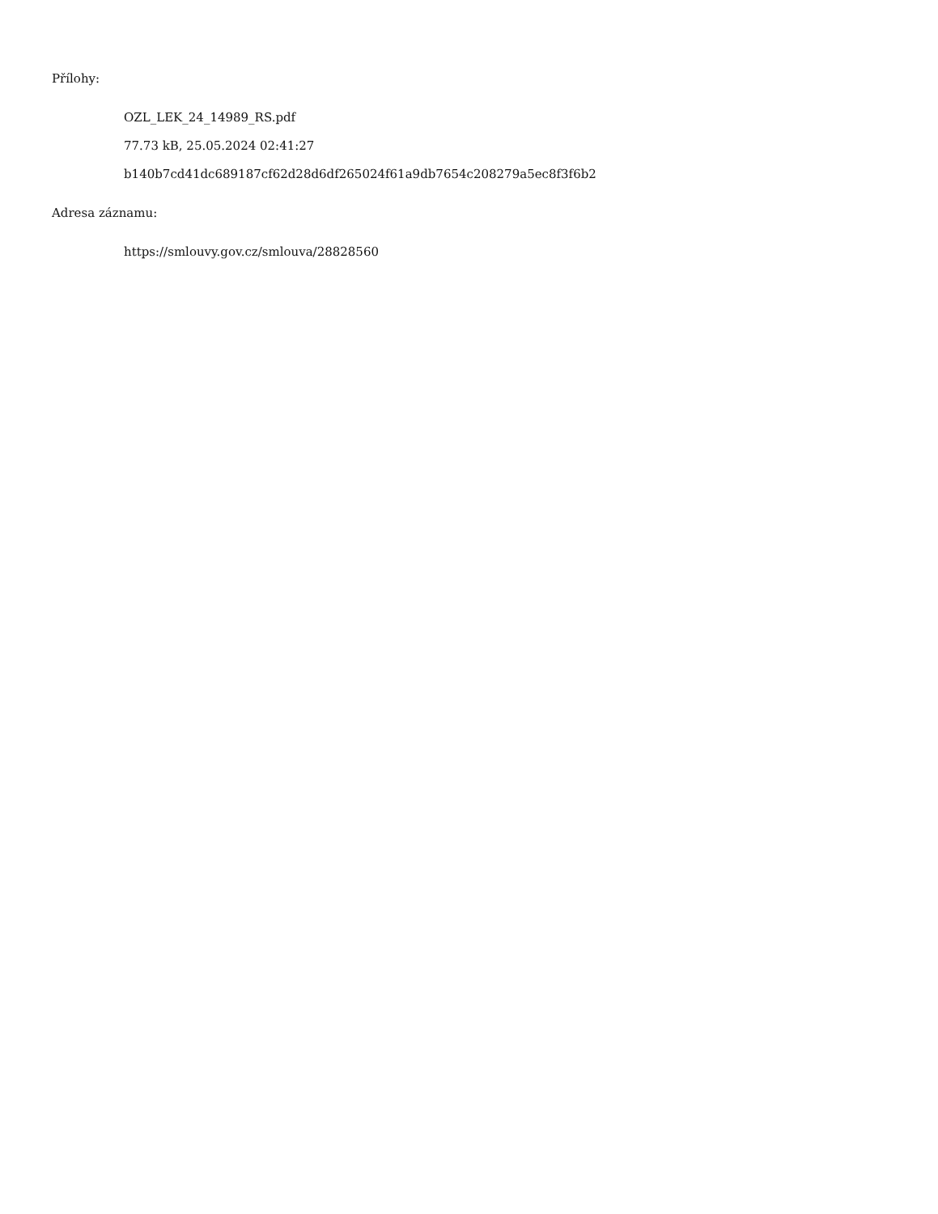Přílohy:
OZL_LEK_24_14989_RS.pdf
77.73 kB, 25.05.2024 02:41:27
b140b7cd41dc689187cf62d28d6df265024f61a9db7654c208279a5ec8f3f6b2
Adresa záznamu:
https://smlouvy.gov.cz/smlouva/28828560